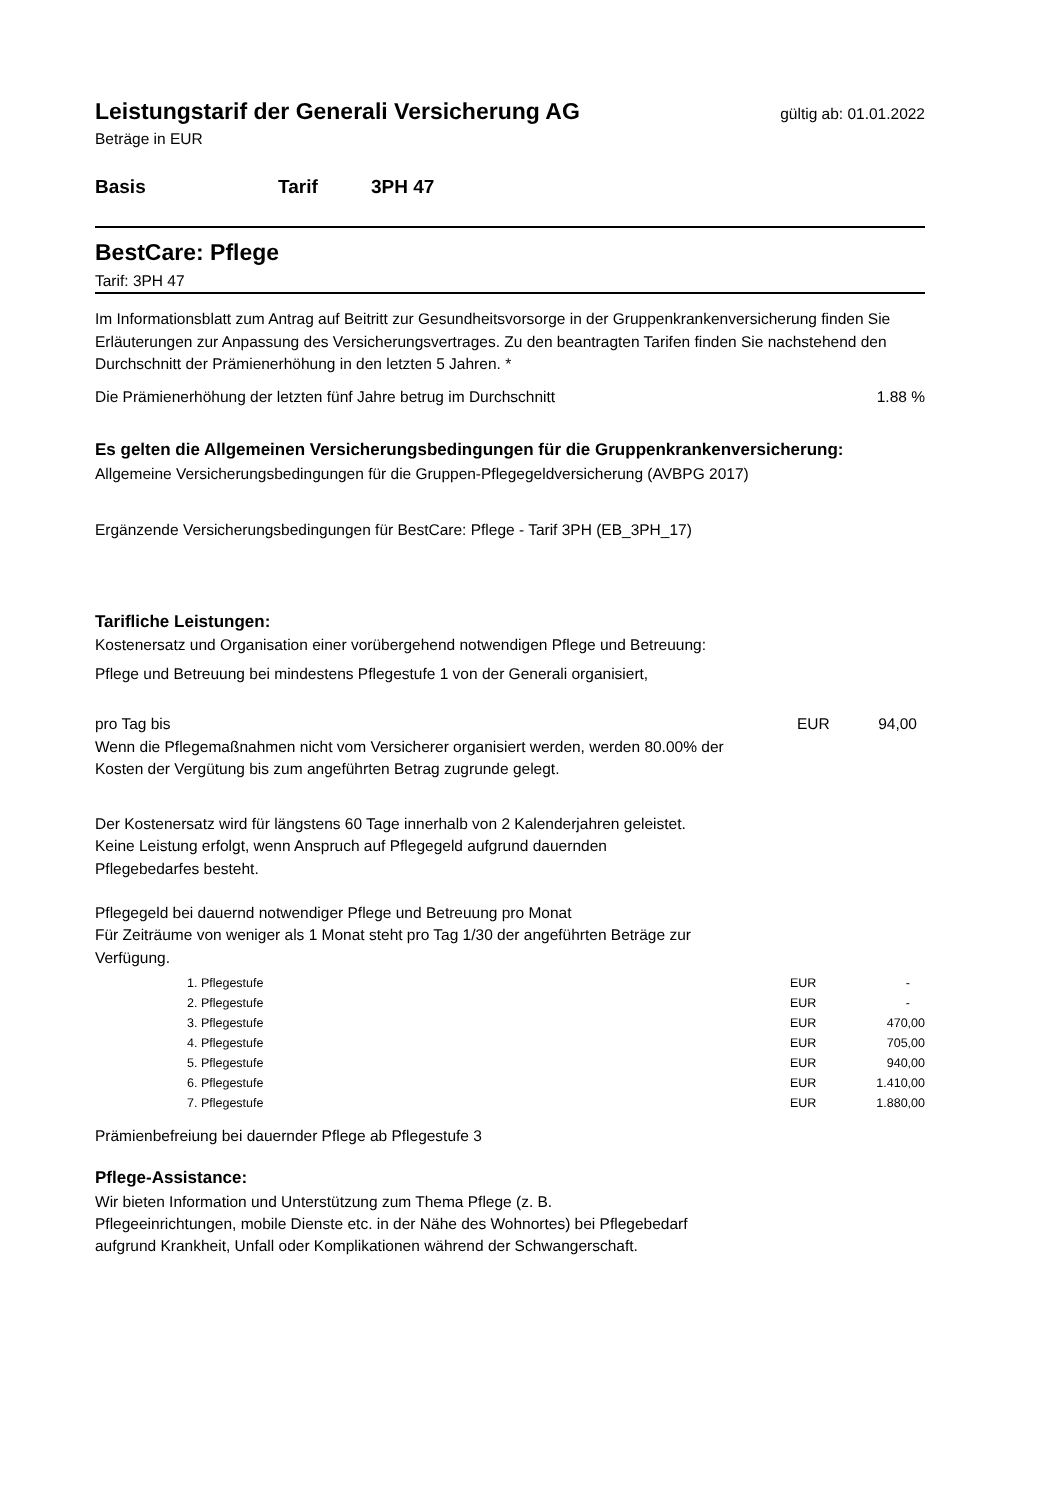Leistungstarif der Generali Versicherung AG
gültig ab: 01.01.2022
Beträge in EUR
Basis Tarif 3PH 47
BestCare: Pflege
Tarif: 3PH 47
Im Informationsblatt zum Antrag auf Beitritt zur Gesundheitsvorsorge in der Gruppenkrankenversicherung finden Sie Erläuterungen zur Anpassung des Versicherungsvertrages. Zu den beantragten Tarifen finden Sie nachstehend den Durchschnitt der Prämienerhöhung in den letzten 5 Jahren. *
Die Prämienerhöhung der letzten fünf Jahre betrug im Durchschnitt 1.88 %
Es gelten die Allgemeinen Versicherungsbedingungen für die Gruppenkrankenversicherung:
Allgemeine Versicherungsbedingungen für die Gruppen-Pflegegeldversicherung (AVBPG 2017)
Ergänzende Versicherungsbedingungen für BestCare: Pflege - Tarif 3PH (EB_3PH_17)
Tarifliche Leistungen:
Kostenersatz und Organisation einer vorübergehend notwendigen Pflege und Betreuung:
Pflege und Betreuung bei mindestens Pflegestufe 1 von der Generali organisiert,
| pro Tag bis | EUR | 94,00 |
Wenn die Pflegemaßnahmen nicht vom Versicherer organisiert werden, werden 80.00% der Kosten der Vergütung bis zum angeführten Betrag zugrunde gelegt.
Der Kostenersatz wird für längstens 60 Tage innerhalb von 2 Kalenderjahren geleistet. Keine Leistung erfolgt, wenn Anspruch auf Pflegegeld aufgrund dauernden Pflegebedarfes besteht.
Pflegegeld bei dauernd notwendiger Pflege und Betreuung pro Monat
Für Zeiträume von weniger als 1 Monat steht pro Tag 1/30 der angeführten Beträge zur Verfügung.
| 1. Pflegestufe | EUR | - |
| 2. Pflegestufe | EUR | - |
| 3. Pflegestufe | EUR | 470,00 |
| 4. Pflegestufe | EUR | 705,00 |
| 5. Pflegestufe | EUR | 940,00 |
| 6. Pflegestufe | EUR | 1.410,00 |
| 7. Pflegestufe | EUR | 1.880,00 |
Prämienbefreiung bei dauernder Pflege ab Pflegestufe 3
Pflege-Assistance:
Wir bieten Information und Unterstützung zum Thema Pflege (z. B. Pflegeeinrichtungen, mobile Dienste etc. in der Nähe des Wohnortes) bei Pflegebedarf aufgrund Krankheit, Unfall oder Komplikationen während der Schwangerschaft.